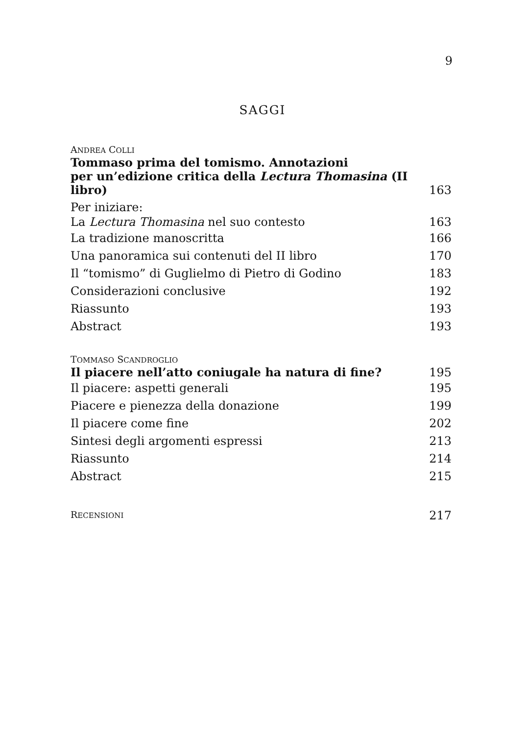9
SAGGI
ANDREA COLLI
Tommaso prima del tomismo. Annotazioni
per un’edizione critica della Lectura Thomasina (II libro) 163
Per iniziare:
La Lectura Thomasina nel suo contesto 163
La tradizione manoscritta 166
Una panoramica sui contenuti del II libro 170
Il “tomismo” di Guglielmo di Pietro di Godino 183
Considerazioni conclusive 192
Riassunto 193
Abstract 193
TOMMASO SCANDROGLIO
Il piacere nell’atto coniugale ha natura di fine? 195
Il piacere: aspetti generali 195
Piacere e pienezza della donazione 199
Il piacere come fine 202
Sintesi degli argomenti espressi 213
Riassunto 214
Abstract 215
RECENSIONI 217